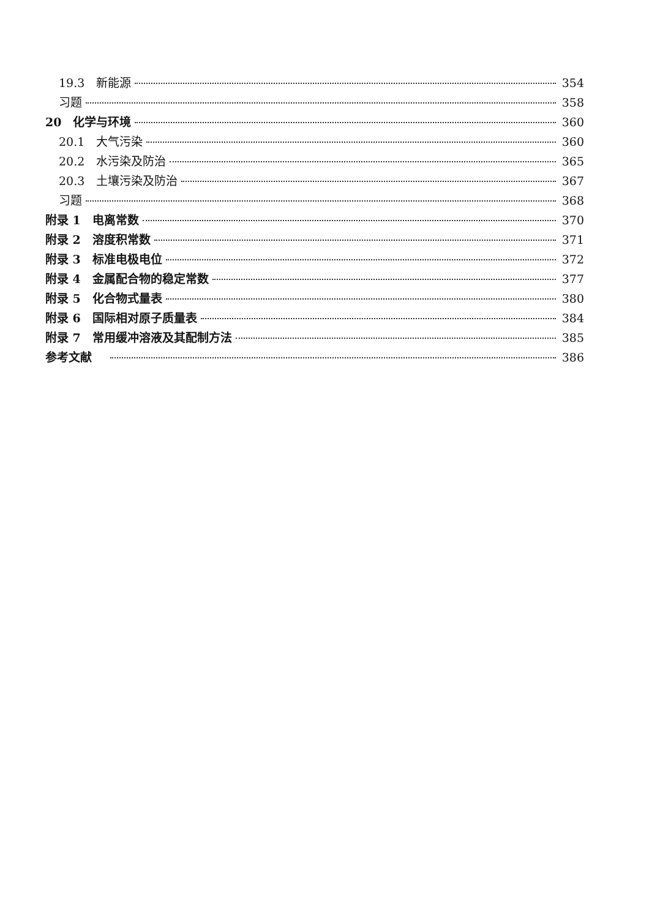19.3　新能源 354
习题 358
20　化学与环境 360
20.1　大气污染 360
20.2　水污染及防治 365
20.3　土壤污染及防治 367
习题 368
附录 1　电离常数 370
附录 2　溶度积常数 371
附录 3　标准电极电位 372
附录 4　金属配合物的稳定常数 377
附录 5　化合物式量表 380
附录 6　国际相对原子质量表 384
附录 7　常用缓冲溶液及其配制方法 385
参考文献 386